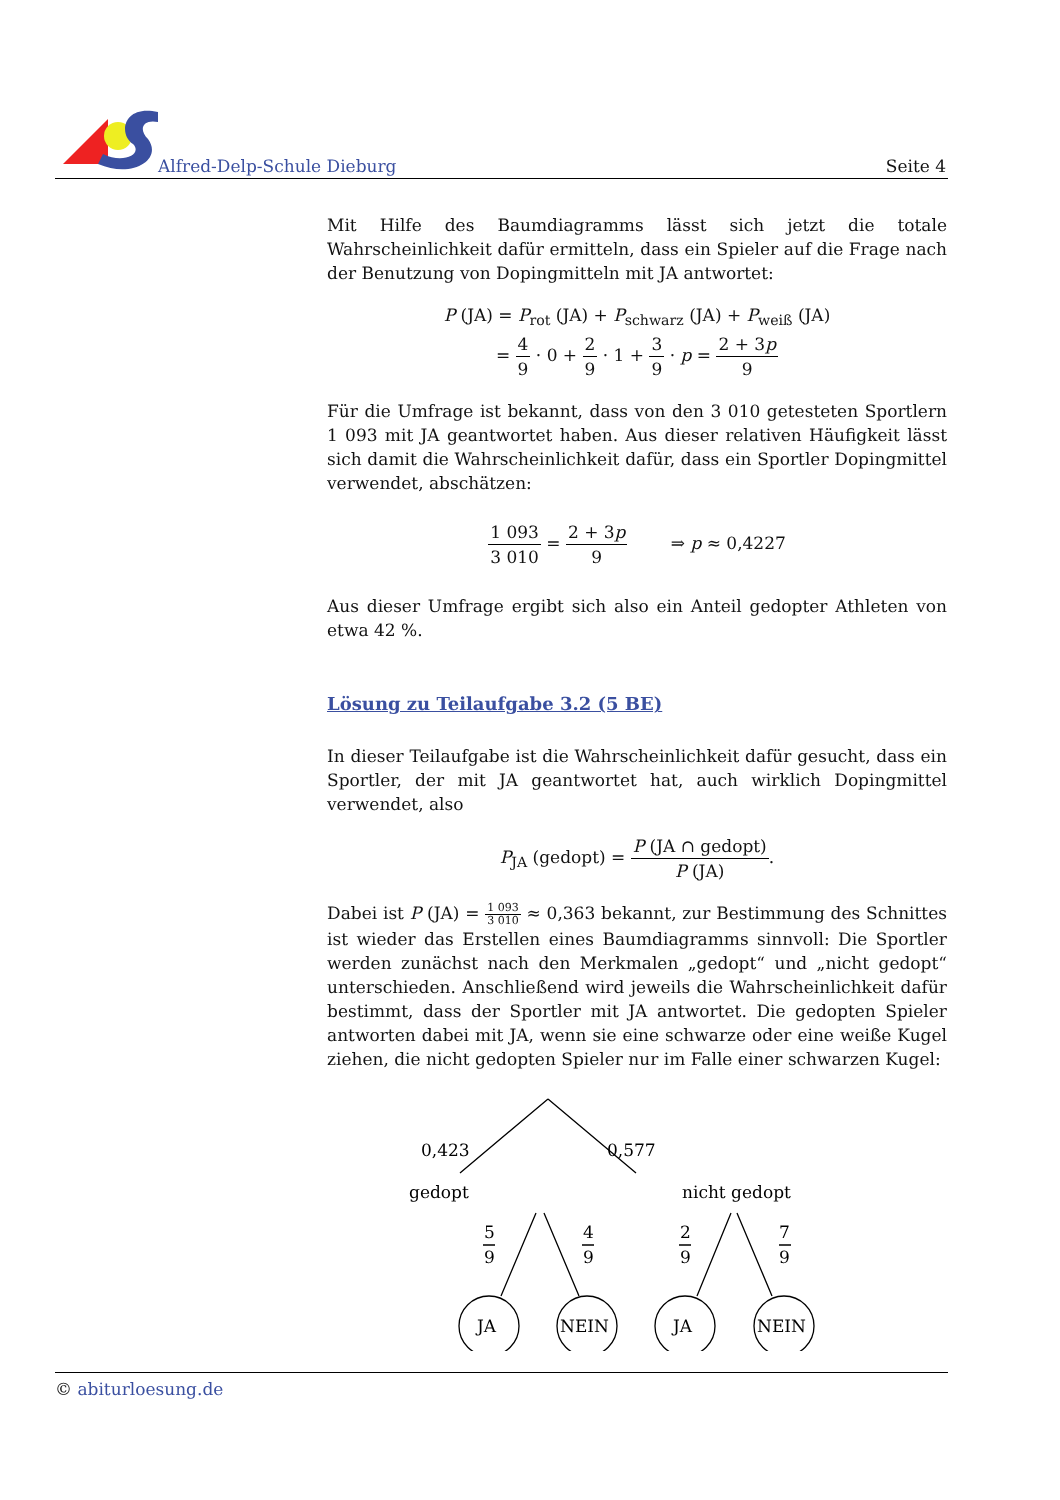Alfred-Delp-Schule Dieburg Seite 4
Mit Hilfe des Baumdiagramms lässt sich jetzt die totale Wahrscheinlichkeit dafür ermitteln, dass ein Spieler auf die Frage nach der Benutzung von Dopingmitteln mit JA antwortet:
P (JA) = P<sub>rot</sub> (JA) + P<sub>schwarz</sub> (JA) + P<sub>weiß</sub> (JA)
= 4 9 · 0 + 2 9 · 1 + 3 9 · p = 2 + 3p 9
Für die Umfrage ist bekannt, dass von den 3 010 getesteten Sportlern 1 093 mit JA geantwortet haben. Aus dieser relativen Häufigkeit lässt sich damit die Wahrscheinlichkeit dafür, dass ein Sportler Dopingmittel verwendet, abschätzen:
1 093 3 010 = 2 + 3p 9 ⇒ p ≈ 0,4227
Aus dieser Umfrage ergibt sich also ein Anteil gedopter Athleten von etwa 42 %.
Lösung zu Teilaufgabe 3.2 (5 BE)
In dieser Teilaufgabe ist die Wahrscheinlichkeit dafür gesucht, dass ein Sportler, der mit JA geantwortet hat, auch wirklich Dopingmittel verwendet, also
P<sub>JA</sub> (gedopt) = P (JA ∩ gedopt) P (JA).
Dabei ist P (JA) = 1 093 3 010 ≈ 0,363 bekannt, zur Bestimmung des Schnittes ist wieder das Erstellen eines Baumdiagramms sinnvoll: Die Sportler werden zunächst nach den Merkmalen „gedopt“ und „nicht gedopt“ unterschieden. Anschließend wird jeweils die Wahrscheinlichkeit dafür bestimmt, dass der Sportler mit JA antwortet. Die gedopten Spieler antworten dabei mit JA, wenn sie eine schwarze oder eine weiße Kugel ziehen, die nicht gedopten Spieler nur im Falle einer schwarzen Kugel:
0,423
0,577
gedopt
nicht gedopt
5
9
4
9
2
9
7
9
JA
NEIN
JA
NEIN
© abiturloesung.de